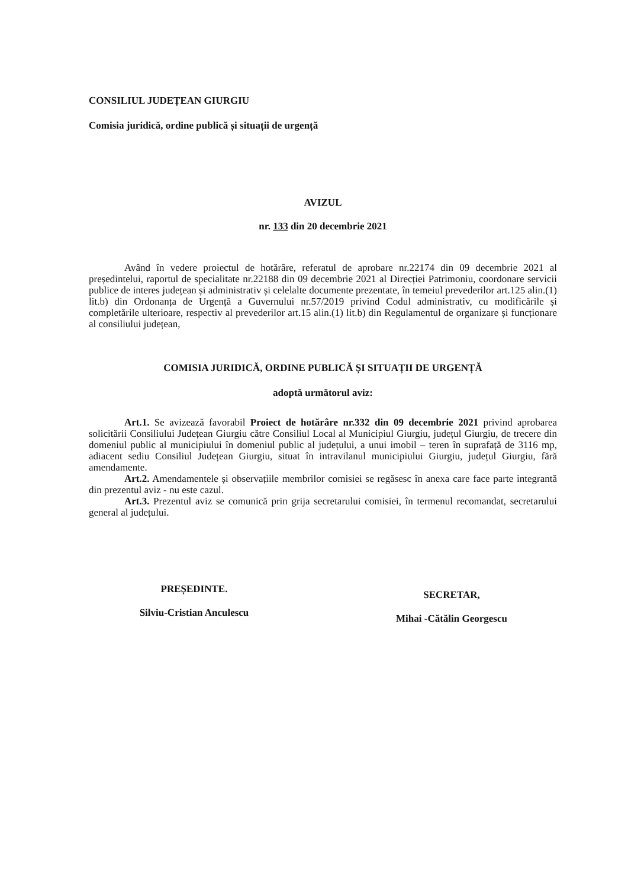CONSILIUL JUDEȚEAN GIURGIU
Comisia juridică, ordine publică și situații de urgență
AVIZUL
nr. 133 din 20 decembrie 2021
Având în vedere proiectul de hotărâre, referatul de aprobare nr.22174 din 09 decembrie 2021 al președintelui, raportul de specialitate nr.22188 din 09 decembrie 2021 al Direcției Patrimoniu, coordonare servicii publice de interes județean și administrativ și celelalte documente prezentate, în temeiul prevederilor art.125 alin.(1) lit.b) din Ordonanța de Urgență a Guvernului nr.57/2019 privind Codul administrativ, cu modificările și completările ulterioare, respectiv al prevederilor art.15 alin.(1) lit.b) din Regulamentul de organizare și funcționare al consiliului județean,
COMISIA JURIDICĂ, ORDINE PUBLICĂ ȘI SITUAȚII DE URGENȚĂ
adoptă următorul aviz:
Art.1. Se avizează favorabil Proiect de hotărâre nr.332 din 09 decembrie 2021 privind aprobarea solicitării Consiliului Județean Giurgiu către Consiliul Local al Municipiul Giurgiu, județul Giurgiu, de trecere din domeniul public al municipiului în domeniul public al județului, a unui imobil – teren în suprafață de 3116 mp, adiacent sediu Consiliul Județean Giurgiu, situat în intravilanul municipiului Giurgiu, județul Giurgiu, fără amendamente.
Art.2. Amendamentele și observațiile membrilor comisiei se regăsesc în anexa care face parte integrantă din prezentul aviz - nu este cazul.
Art.3. Prezentul aviz se comunică prin grija secretarului comisiei, în termenul recomandat, secretarului general al județului.
PREȘEDINTE.
Silviu-Cristian Anculescu
SECRETAR,
Mihai -Cătălin Georgescu